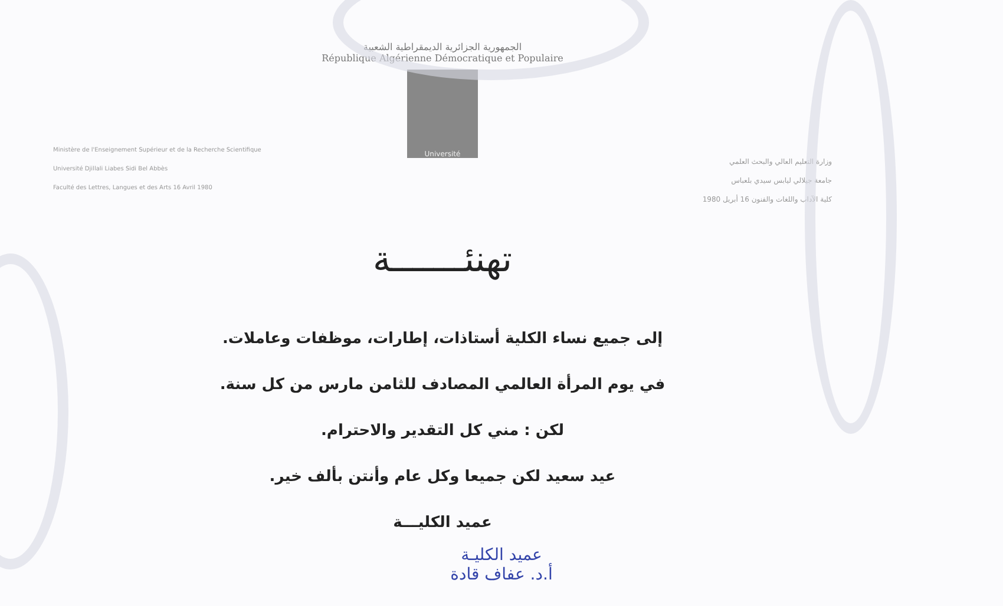الجمهورية الجزائرية الديمقراطية الشعبية
République Algérienne Démocratique et Populaire
Université
Ministère de l'Enseignement Supérieur et de la Recherche Scientifique
Université Djillali Liabes Sidi Bel Abbès
Faculté des Lettres, Langues et des Arts 16 Avril 1980
وزارة التعليم العالي والبحث العلمي
جامعة جيلالي ليابس سيدي بلعباس
كلية الآداب واللغات والفنون 16 أبريل 1980
تهنئـــــــة
إلى جميع نساء الكلية أستاذات، إطارات، موظفات وعاملات.
في يوم المرأة العالمي المصادف للثامن مارس من كل سنة.
لكن : مني كل التقدير والاحترام.
عيد سعيد لكن جميعا وكل عام وأنتن بألف خير.
عميد الكليـــة
عميد الكليـة
أ.د. عفاف قادة